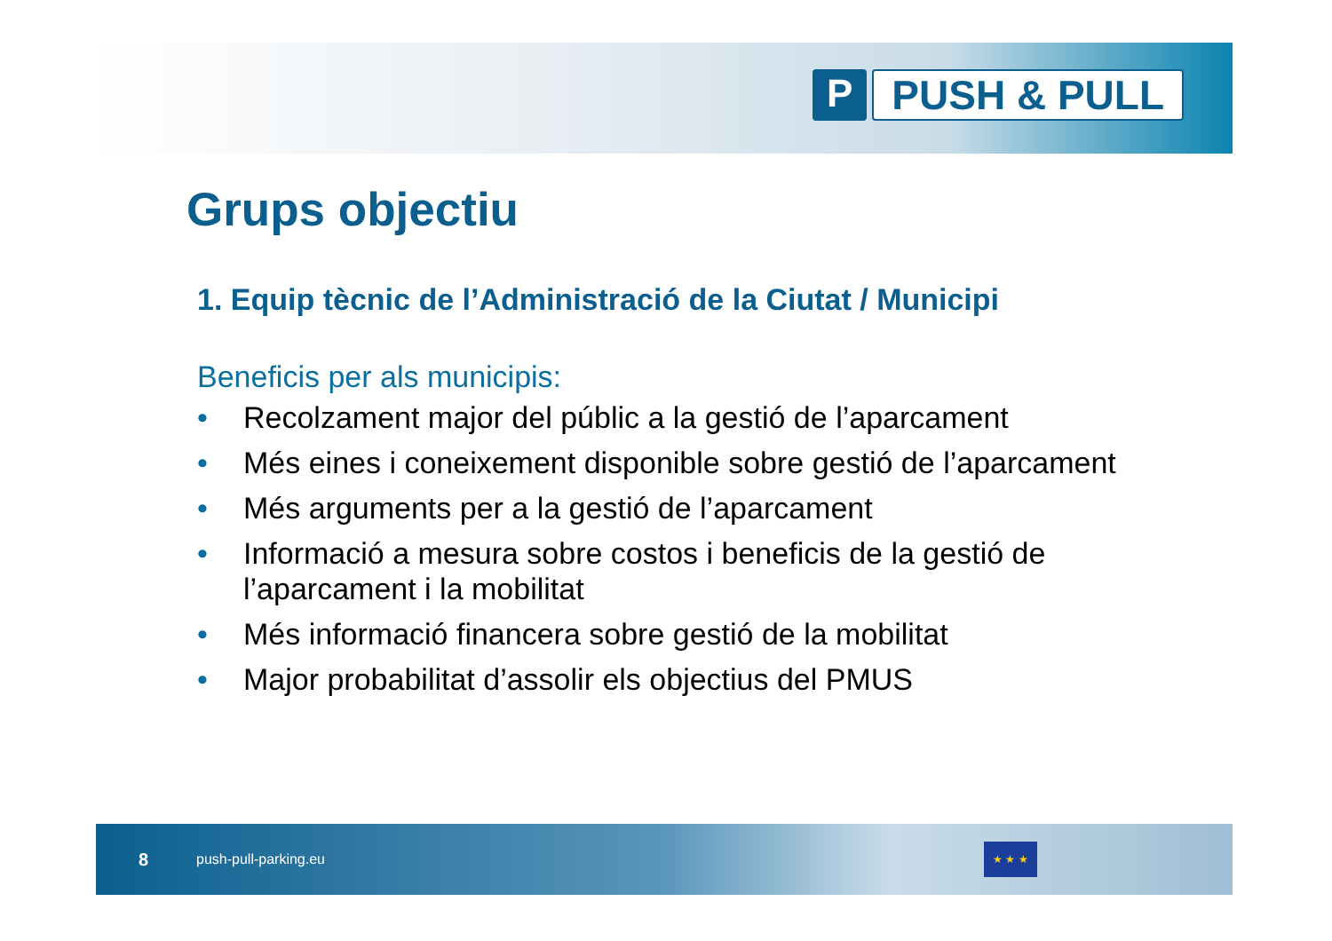P PUSH & PULL
Grups objectiu
1. Equip tècnic de l’Administració de la Ciutat / Municipi
Beneficis per als municipis:
• Recolzament major del públic a la gestió de l’aparcament
• Més eines i coneixement disponible sobre gestió de l’aparcament
• Més arguments per a la gestió de l’aparcament
• Informació a mesura sobre costos i beneficis de la gestió de l’aparcament i la mobilitat
• Més informació financera sobre gestió de la mobilitat
• Major probabilitat d’assolir els objectius del PMUS
8 push-pull-parking.eu ★ ★ ★